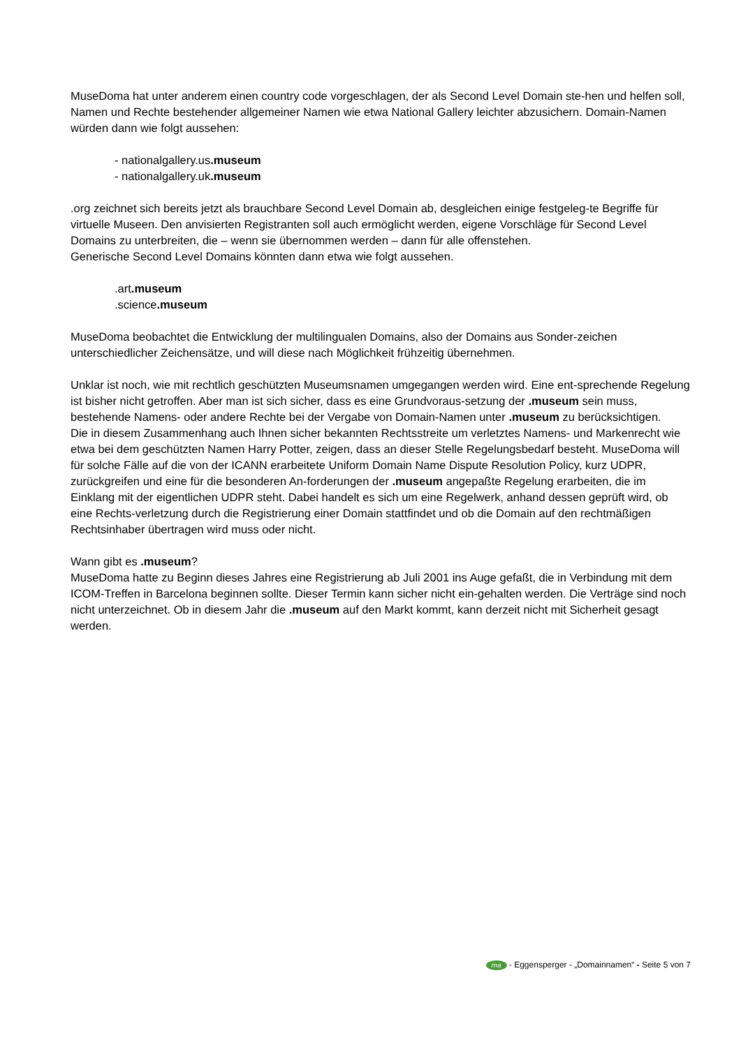MuseDoma hat unter anderem einen country code vorgeschlagen, der als Second Level Domain ste-hen und helfen soll, Namen und Rechte bestehender allgemeiner Namen wie etwa National Gallery leichter abzusichern. Domain-Namen würden dann wie folgt aussehen:
- nationalgallery.us.museum
- nationalgallery.uk.museum
.org zeichnet sich bereits jetzt als brauchbare Second Level Domain ab, desgleichen einige festgeleg-te Begriffe für virtuelle Museen. Den anvisierten Registranten soll auch ermöglicht werden, eigene Vorschläge für Second Level Domains zu unterbreiten, die – wenn sie übernommen werden – dann für alle offenstehen.
Generische Second Level Domains könnten dann etwa wie folgt aussehen.
.art.museum
.science.museum
MuseDoma beobachtet die Entwicklung der multilingualen Domains, also der Domains aus Sonder-zeichen unterschiedlicher Zeichensätze, und will diese nach Möglichkeit frühzeitig übernehmen.
Unklar ist noch, wie mit rechtlich geschützten Museumsnamen umgegangen werden wird. Eine ent-sprechende Regelung ist bisher nicht getroffen. Aber man ist sich sicher, dass es eine Grundvoraus-setzung der .museum sein muss, bestehende Namens- oder andere Rechte bei der Vergabe von Domain-Namen unter .museum zu berücksichtigen.
Die in diesem Zusammenhang auch Ihnen sicher bekannten Rechtsstreite um verletztes Namens- und Markenrecht wie etwa bei dem geschützten Namen Harry Potter, zeigen, dass an dieser Stelle Regelungsbedarf besteht. MuseDoma will für solche Fälle auf die von der ICANN erarbeitete Uniform Domain Name Dispute Resolution Policy, kurz UDPR, zurückgreifen und eine für die besonderen An-forderungen der .museum angepaßte Regelung erarbeiten, die im Einklang mit der eigentlichen UDPR steht. Dabei handelt es sich um eine Regelwerk, anhand dessen geprüft wird, ob eine Rechts-verletzung durch die Registrierung einer Domain stattfindet und ob die Domain auf den rechtmäßigen Rechtsinhaber übertragen wird muss oder nicht.
Wann gibt es .museum?
MuseDoma hatte zu Beginn dieses Jahres eine Registrierung ab Juli 2001 ins Auge gefaßt, die in Verbindung mit dem ICOM-Treffen in Barcelona beginnen sollte. Dieser Termin kann sicher nicht ein-gehalten werden. Die Verträge sind noch nicht unterzeichnet. Ob in diesem Jahr die .museum auf den Markt kommt, kann derzeit nicht mit Sicherheit gesagt werden.
ma - Eggensperger - „Domainnamen“ - Seite 5 von 7